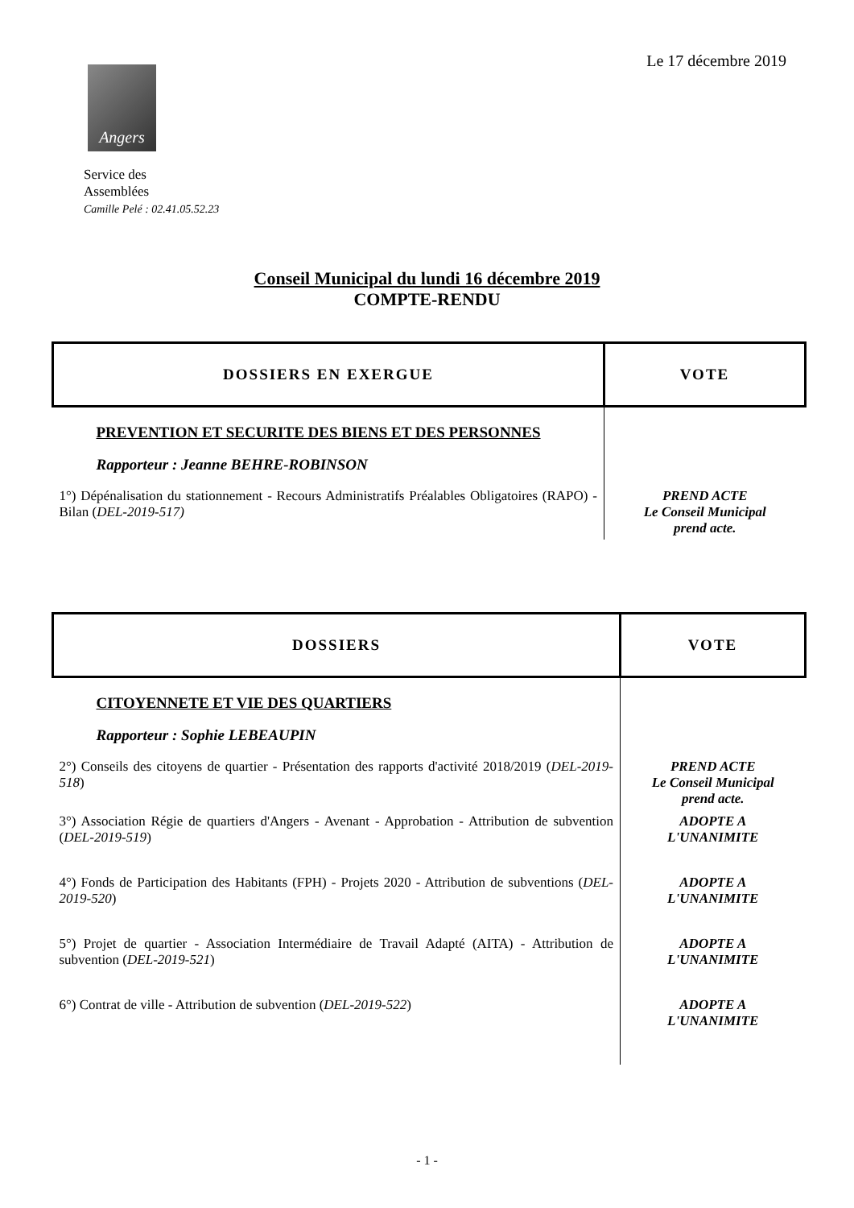Le 17 décembre 2019
Angers
Service des
Assemblées
Camille Pelé : 02.41.05.52.23
Conseil Municipal du lundi 16 décembre 2019
COMPTE-RENDU
| DOSSIERS EN EXERGUE | VOTE |
| --- | --- |
| PREVENTION ET SECURITE DES BIENS ET DES PERSONNES | |
| Rapporteur : Jeanne BEHRE-ROBINSON | |
| 1°) Dépénalisation du stationnement - Recours Administratifs Préalables Obligatoires (RAPO) - Bilan ( DEL-2019-517) | PREND ACTE Le Conseil Municipal prend acte. |
| DOSSIERS | VOTE |
| --- | --- |
| CITOYENNETE ET VIE DES QUARTIERS | |
| Rapporteur : Sophie LEBEAUPIN | |
| 2°) Conseils des citoyens de quartier - Présentation des rapports d'activité 2018/2019 ( DEL-2019-518 ) | PREND ACTE Le Conseil Municipal prend acte. |
| 3°) Association Régie de quartiers d'Angers - Avenant - Approbation - Attribution de subvention ( DEL-2019-519 ) | ADOPTE A L'UNANIMITE |
| 4°) Fonds de Participation des Habitants (FPH) - Projets 2020 - Attribution de subventions ( DEL-2019-520 ) | ADOPTE A L'UNANIMITE |
| 5°) Projet de quartier - Association Intermédiaire de Travail Adapté (AITA) - Attribution de subvention ( DEL-2019-521 ) | ADOPTE A L'UNANIMITE |
| 6°) Contrat de ville - Attribution de subvention ( DEL-2019-522 ) | ADOPTE A L'UNANIMITE |
- 1 -